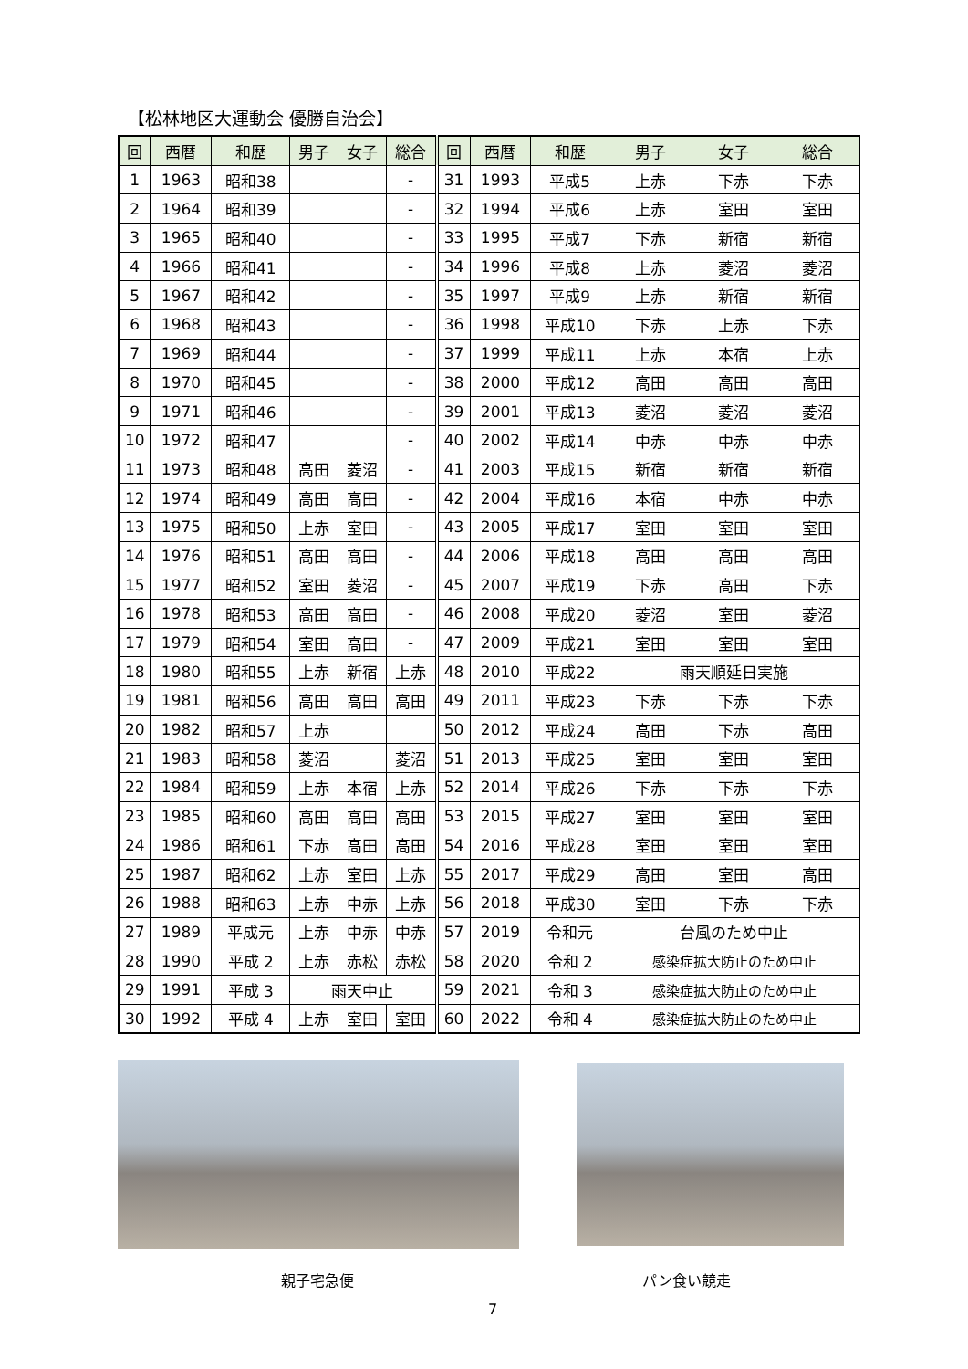【松林地区大運動会 優勝自治会】
| 回 | 西暦 | 和歴 | 男子 | 女子 | 総合 | 回 | 西暦 | 和歴 | 男子 | 女子 | 総合 |
| --- | --- | --- | --- | --- | --- | --- | --- | --- | --- | --- | --- |
| 1 | 1963 | 昭和38 | | | - | 31 | 1993 | 平成5 | 上赤 | 下赤 | 下赤 |
| 2 | 1964 | 昭和39 | | | - | 32 | 1994 | 平成6 | 上赤 | 室田 | 室田 |
| 3 | 1965 | 昭和40 | | | - | 33 | 1995 | 平成7 | 下赤 | 新宿 | 新宿 |
| 4 | 1966 | 昭和41 | | | - | 34 | 1996 | 平成8 | 上赤 | 菱沼 | 菱沼 |
| 5 | 1967 | 昭和42 | | | - | 35 | 1997 | 平成9 | 上赤 | 新宿 | 新宿 |
| 6 | 1968 | 昭和43 | | | - | 36 | 1998 | 平成10 | 下赤 | 上赤 | 下赤 |
| 7 | 1969 | 昭和44 | | | - | 37 | 1999 | 平成11 | 上赤 | 本宿 | 上赤 |
| 8 | 1970 | 昭和45 | | | - | 38 | 2000 | 平成12 | 高田 | 高田 | 高田 |
| 9 | 1971 | 昭和46 | | | - | 39 | 2001 | 平成13 | 菱沼 | 菱沼 | 菱沼 |
| 10 | 1972 | 昭和47 | | | - | 40 | 2002 | 平成14 | 中赤 | 中赤 | 中赤 |
| 11 | 1973 | 昭和48 | 高田 | 菱沼 | - | 41 | 2003 | 平成15 | 新宿 | 新宿 | 新宿 |
| 12 | 1974 | 昭和49 | 高田 | 高田 | - | 42 | 2004 | 平成16 | 本宿 | 中赤 | 中赤 |
| 13 | 1975 | 昭和50 | 上赤 | 室田 | - | 43 | 2005 | 平成17 | 室田 | 室田 | 室田 |
| 14 | 1976 | 昭和51 | 高田 | 高田 | - | 44 | 2006 | 平成18 | 高田 | 高田 | 高田 |
| 15 | 1977 | 昭和52 | 室田 | 菱沼 | - | 45 | 2007 | 平成19 | 下赤 | 高田 | 下赤 |
| 16 | 1978 | 昭和53 | 高田 | 高田 | - | 46 | 2008 | 平成20 | 菱沼 | 室田 | 菱沼 |
| 17 | 1979 | 昭和54 | 室田 | 高田 | - | 47 | 2009 | 平成21 | 室田 | 室田 | 室田 |
| 18 | 1980 | 昭和55 | 上赤 | 新宿 | 上赤 | 48 | 2010 | 平成22 | 雨天順延日実施 | | |
| 19 | 1981 | 昭和56 | 高田 | 高田 | 高田 | 49 | 2011 | 平成23 | 下赤 | 下赤 | 下赤 |
| 20 | 1982 | 昭和57 | 上赤 | | | 50 | 2012 | 平成24 | 高田 | 下赤 | 高田 |
| 21 | 1983 | 昭和58 | 菱沼 | | 菱沼 | 51 | 2013 | 平成25 | 室田 | 室田 | 室田 |
| 22 | 1984 | 昭和59 | 上赤 | 本宿 | 上赤 | 52 | 2014 | 平成26 | 下赤 | 下赤 | 下赤 |
| 23 | 1985 | 昭和60 | 高田 | 高田 | 高田 | 53 | 2015 | 平成27 | 室田 | 室田 | 室田 |
| 24 | 1986 | 昭和61 | 下赤 | 高田 | 高田 | 54 | 2016 | 平成28 | 室田 | 室田 | 室田 |
| 25 | 1987 | 昭和62 | 上赤 | 室田 | 上赤 | 55 | 2017 | 平成29 | 高田 | 室田 | 高田 |
| 26 | 1988 | 昭和63 | 上赤 | 中赤 | 上赤 | 56 | 2018 | 平成30 | 室田 | 下赤 | 下赤 |
| 27 | 1989 | 平成元 | 上赤 | 中赤 | 中赤 | 57 | 2019 | 令和元 | 台風のため中止 | | |
| 28 | 1990 | 平成 2 | 上赤 | 赤松 | 赤松 | 58 | 2020 | 令和 2 | 感染症拡大防止のため中止 | | |
| 29 | 1991 | 平成 3 | 雨天中止 | | | 59 | 2021 | 令和 3 | 感染症拡大防止のため中止 | | |
| 30 | 1992 | 平成 4 | 上赤 | 室田 | 室田 | 60 | 2022 | 令和 4 | 感染症拡大防止のため中止 | | |
親子宅急便 パン食い競走
7